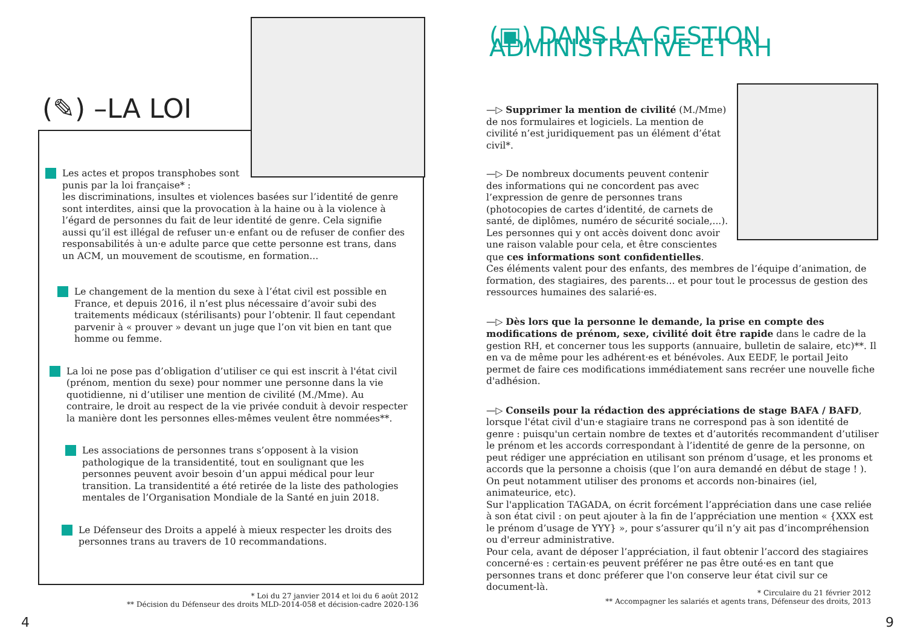(✎) –LA LOI
Les actes et propos transphobes sont
punis par la loi française* :
les discriminations, insultes et violences basées sur l’identité de genre sont interdites, ainsi que la provocation à la haine ou à la violence à l’égard de personnes du fait de leur identité de genre. Cela signifie aussi qu’il est illégal de refuser un·e enfant ou de refuser de confier des responsabilités à un·e adulte parce que cette personne est trans, dans un ACM, un mouvement de scoutisme, en formation...
Le changement de la mention du sexe à l’état civil est possible en France, et depuis 2016, il n’est plus nécessaire d’avoir subi des traitements médicaux (stérilisants) pour l’obtenir. Il faut cependant parvenir à « prouver » devant un juge que l’on vit bien en tant que homme ou femme.
La loi ne pose pas d’obligation d’utiliser ce qui est inscrit à l'état civil (prénom, mention du sexe) pour nommer une personne dans la vie quotidienne, ni d’utiliser une mention de civilité (M./Mme). Au contraire, le droit au respect de la vie privée conduit à devoir respecter la manière dont les personnes elles-mêmes veulent être nommées**.
Les associations de personnes trans s’opposent à la vision pathologique de la transidentité, tout en soulignant que les personnes peuvent avoir besoin d’un appui médical pour leur transition. La transidentité a été retirée de la liste des pathologies mentales de l’Organisation Mondiale de la Santé en juin 2018.
Le Défenseur des Droits a appelé à mieux respecter les droits des personnes trans au travers de 10 recommandations.
* Loi du 27 janvier 2014 et loi du 6 août 2012
** Décision du Défenseur des droits MLD-2014-058 et décision-cadre 2020-136
4
(▣) DANS LA GESTION ADMINISTRATIVE ET RH
—▷ Supprimer la mention de civilité (M./Mme) de nos formulaires et logiciels. La mention de civilité n’est juridiquement pas un élément d’état civil*.
—▷ De nombreux documents peuvent contenir
des informations qui ne concordent pas avec
l’expression de genre de personnes trans
(photocopies de cartes d’identité, de carnets de
santé, de diplômes, numéro de sécurité sociale,...).
Les personnes qui y ont accès doivent donc avoir
une raison valable pour cela, et être conscientes
que ces informations sont confidentielles.
Ces éléments valent pour des enfants, des membres de l’équipe d’animation, de formation, des stagiaires, des parents... et pour tout le processus de gestion des ressources humaines des salarié·es.
—▷ Dès lors que la personne le demande, la prise en compte des modifications de prénom, sexe, civilité doit être rapide dans le cadre de la gestion RH, et concerner tous les supports (annuaire, bulletin de salaire, etc)**. Il en va de même pour les adhérent·es et bénévoles. Aux EEDF, le portail Jeito permet de faire ces modifications immédiatement sans recréer une nouvelle fiche d'adhésion.
—▷ Conseils pour la rédaction des appréciations de stage BAFA / BAFD, lorsque l'état civil d'un·e stagiaire trans ne correspond pas à son identité de genre : puisqu'un certain nombre de textes et d’autorités recommandent d’utiliser le prénom et les accords correspondant à l’identité de genre de la personne, on peut rédiger une appréciation en utilisant son prénom d’usage, et les pronoms et accords que la personne a choisis (que l’on aura demandé en début de stage ! ). On peut notamment utiliser des pronoms et accords non-binaires (iel, animateurice, etc).
Sur l'application TAGADA, on écrit forcément l’appréciation dans une case reliée à son état civil : on peut ajouter à la fin de l’appréciation une mention « {XXX est le prénom d’usage de YYY} », pour s’assurer qu’il n’y ait pas d’incompréhension ou d'erreur administrative.
Pour cela, avant de déposer l’appréciation, il faut obtenir l’accord des stagiaires concerné·es : certain·es peuvent préférer ne pas être outé·es en tant que personnes trans et donc préferer que l'on conserve leur état civil sur ce document-là.
* Circulaire du 21 février 2012
** Accompagner les salariés et agents trans, Défenseur des droits, 2013
9